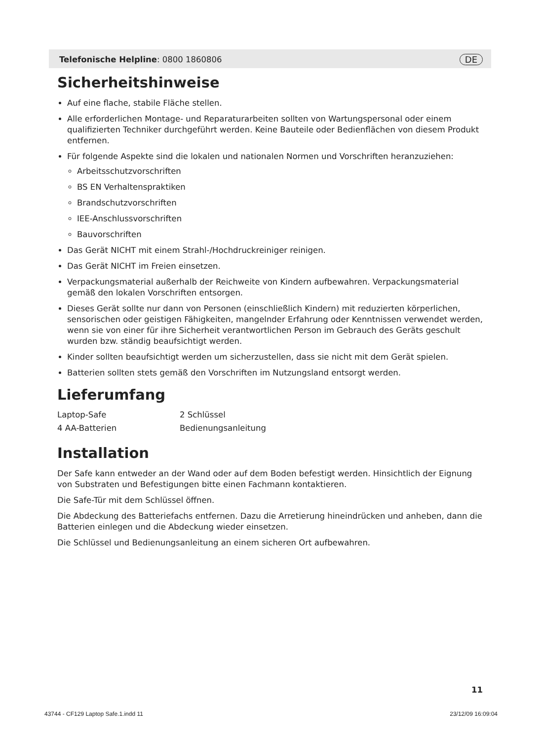Telefonische Helpline: 0800 1860806 DE
Sicherheitshinweise
Auf eine flache, stabile Fläche stellen.
Alle erforderlichen Montage- und Reparaturarbeiten sollten von Wartungspersonal oder einem qualifizierten Techniker durchgeführt werden. Keine Bauteile oder Bedienflächen von diesem Produkt entfernen.
Für folgende Aspekte sind die lokalen und nationalen Normen und Vorschriften heranzuziehen:
Arbeitsschutzvorschriften
BS EN Verhaltenspraktiken
Brandschutzvorschriften
IEE-Anschlussvorschriften
Bauvorschriften
Das Gerät NICHT mit einem Strahl-/Hochdruckreiniger reinigen.
Das Gerät NICHT im Freien einsetzen.
Verpackungsmaterial außerhalb der Reichweite von Kindern aufbewahren. Verpackungsmaterial gemäß den lokalen Vorschriften entsorgen.
Dieses Gerät sollte nur dann von Personen (einschließlich Kindern) mit reduzierten körperlichen, sensorischen oder geistigen Fähigkeiten, mangelnder Erfahrung oder Kenntnissen verwendet werden, wenn sie von einer für ihre Sicherheit verantwortlichen Person im Gebrauch des Geräts geschult wurden bzw. ständig beaufsichtigt werden.
Kinder sollten beaufsichtigt werden um sicherzustellen, dass sie nicht mit dem Gerät spielen.
Batterien sollten stets gemäß den Vorschriften im Nutzungsland entsorgt werden.
Lieferumfang
| Laptop-Safe | 2 Schlüssel |
| 4 AA-Batterien | Bedienungsanleitung |
Installation
Der Safe kann entweder an der Wand oder auf dem Boden befestigt werden. Hinsichtlich der Eignung von Substraten und Befestigungen bitte einen Fachmann kontaktieren.
Die Safe-Tür mit dem Schlüssel öffnen.
Die Abdeckung des Batteriefachs entfernen. Dazu die Arretierung hineindrücken und anheben, dann die Batterien einlegen und die Abdeckung wieder einsetzen.
Die Schlüssel und Bedienungsanleitung an einem sicheren Ort aufbewahren.
11
43744 - CF129 Laptop Safe.1.indd 11 23/12/09 16:09:04